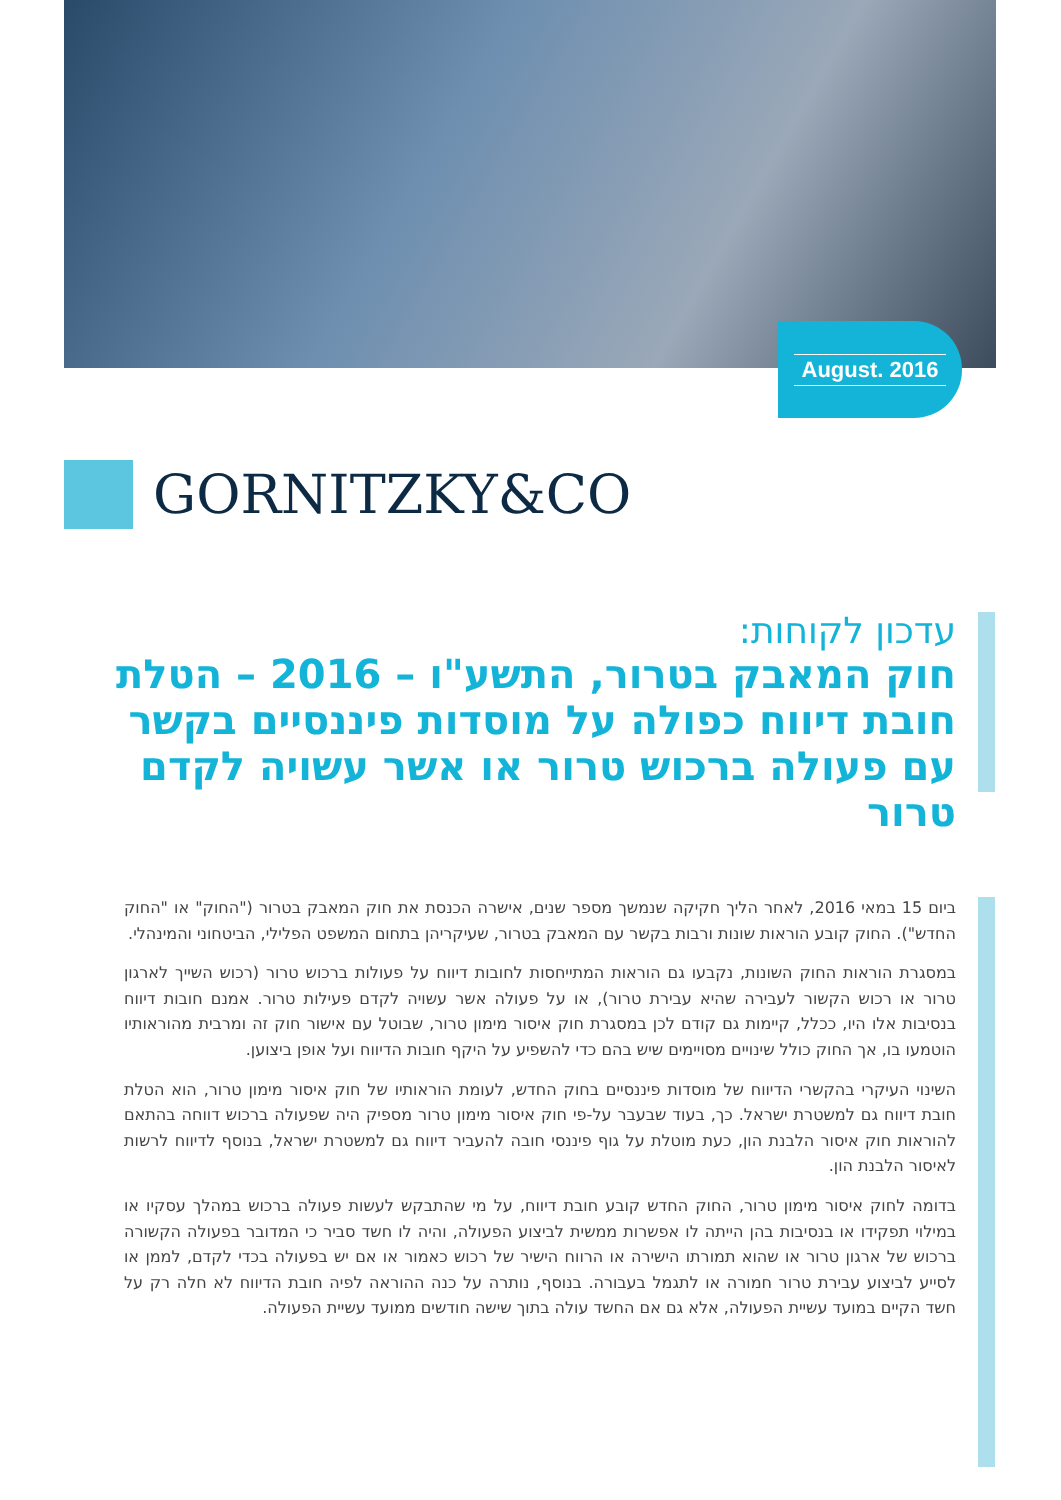August. 2016
GORNITZKY&CO
עדכון לקוחות:
חוק המאבק בטרור, התשע"ו – 2016 – הטלת חובת דיווח כפולה על מוסדות פיננסיים בקשר עם פעולה ברכוש טרור או אשר עשויה לקדם טרור
ביום 15 במאי 2016, לאחר הליך חקיקה שנמשך מספר שנים, אישרה הכנסת את חוק המאבק בטרור ("החוק" או "החוק החדש"). החוק קובע הוראות שונות ורבות בקשר עם המאבק בטרור, שעיקריהן בתחום המשפט הפלילי, הביטחוני והמינהלי.
במסגרת הוראות החוק השונות, נקבעו גם הוראות המתייחסות לחובות דיווח על פעולות ברכוש טרור (רכוש השייך לארגון טרור או רכוש הקשור לעבירה שהיא עבירת טרור), או על פעולה אשר עשויה לקדם פעילות טרור. אמנם חובות דיווח בנסיבות אלו היו, ככלל, קיימות גם קודם לכן במסגרת חוק איסור מימון טרור, שבוטל עם אישור חוק זה ומרבית מהוראותיו הוטמעו בו, אך החוק כולל שינויים מסויימים שיש בהם כדי להשפיע על היקף חובות הדיווח ועל אופן ביצוען.
השינוי העיקרי בהקשרי הדיווח של מוסדות פיננסיים בחוק החדש, לעומת הוראותיו של חוק איסור מימון טרור, הוא הטלת חובת דיווח גם למשטרת ישראל. כך, בעוד שבעבר על-פי חוק איסור מימון טרור מספיק היה שפעולה ברכוש דווחה בהתאם להוראות חוק איסור הלבנת הון, כעת מוטלת על גוף פיננסי חובה להעביר דיווח גם למשטרת ישראל, בנוסף לדיווח לרשות לאיסור הלבנת הון.
בדומה לחוק איסור מימון טרור, החוק החדש קובע חובת דיווח, על מי שהתבקש לעשות פעולה ברכוש במהלך עסקיו או במילוי תפקידו או בנסיבות בהן הייתה לו אפשרות ממשית לביצוע הפעולה, והיה לו חשד סביר כי המדובר בפעולה הקשורה ברכוש של ארגון טרור או שהוא תמורתו הישירה או הרווח הישיר של רכוש כאמור או אם יש בפעולה בכדי לקדם, לממן או לסייע לביצוע עבירת טרור חמורה או לתגמל בעבורה. בנוסף, נותרה על כנה ההוראה לפיה חובת הדיווח לא חלה רק על חשד הקיים במועד עשיית הפעולה, אלא גם אם החשד עולה בתוך שישה חודשים ממועד עשיית הפעולה.